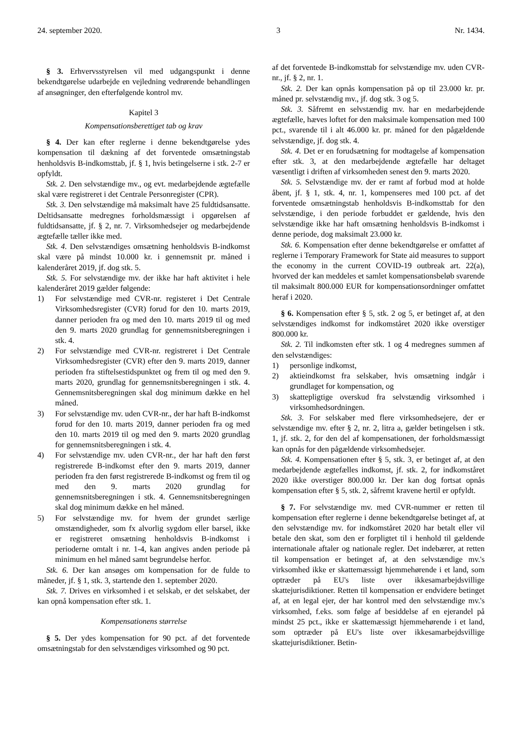24. september 2020. 3 Nr. 1434.
§ 3. Erhvervsstyrelsen vil med udgangspunkt i denne bekendtgørelse udarbejde en vejledning vedrørende behandlingen af ansøgninger, den efterfølgende kontrol mv.
Kapitel 3
Kompensationsberettiget tab og krav
§ 4. Der kan efter reglerne i denne bekendtgørelse ydes kompensation til dækning af det forventede omsætningstab henholdsvis B-indkomsttab, jf. § 1, hvis betingelserne i stk. 2-7 er opfyldt.
Stk. 2. Den selvstændige mv., og evt. medarbejdende ægtefælle skal være registreret i det Centrale Personregister (CPR).
Stk. 3. Den selvstændige må maksimalt have 25 fuldtidsansatte. Deltidsansatte medregnes forholdsmæssigt i opgørelsen af fuldtidsansatte, jf. § 2, nr. 7. Virksomhedsejer og medarbejdende ægtefælle tæller ikke med.
Stk. 4. Den selvstændiges omsætning henholdsvis B-indkomst skal være på mindst 10.000 kr. i gennemsnit pr. måned i kalenderåret 2019, jf. dog stk. 5.
Stk. 5. For selvstændige mv. der ikke har haft aktivitet i hele kalenderåret 2019 gælder følgende:
1) For selvstændige med CVR-nr. registeret i Det Centrale Virksomhedsregister (CVR) forud for den 10. marts 2019, danner perioden fra og med den 10. marts 2019 til og med den 9. marts 2020 grundlag for gennemsnitsberegningen i stk. 4.
2) For selvstændige med CVR-nr. registreret i Det Centrale Virksomhedsregister (CVR) efter den 9. marts 2019, danner perioden fra stiftelsestidspunktet og frem til og med den 9. marts 2020, grundlag for gennemsnitsberegningen i stk. 4. Gennemsnitsberegningen skal dog minimum dække en hel måned.
3) For selvstændige mv. uden CVR-nr., der har haft B-indkomst forud for den 10. marts 2019, danner perioden fra og med den 10. marts 2019 til og med den 9. marts 2020 grundlag for gennemsnitsberegningen i stk. 4.
4) For selvstændige mv. uden CVR-nr., der har haft den først registrerede B-indkomst efter den 9. marts 2019, danner perioden fra den først registrerede B-indkomst og frem til og med den 9. marts 2020 grundlag for gennemsnitsberegningen i stk. 4. Gennemsnitsberegningen skal dog minimum dække en hel måned.
5) For selvstændige mv. for hvem der grundet særlige omstændigheder, som fx alvorlig sygdom eller barsel, ikke er registreret omsætning henholdsvis B-indkomst i perioderne omtalt i nr. 1-4, kan angives anden periode på minimum en hel måned samt begrundelse herfor.
Stk. 6. Der kan ansøges om kompensation for de fulde to måneder, jf. § 1, stk. 3, startende den 1. september 2020.
Stk. 7. Drives en virksomhed i et selskab, er det selskabet, der kan opnå kompensation efter stk. 1.
Kompensationens størrelse
§ 5. Der ydes kompensation for 90 pct. af det forventede omsætningstab for den selvstændiges virksomhed og 90 pct.
af det forventede B-indkomsttab for selvstændige mv. uden CVR-nr., jf. § 2, nr. 1.
Stk. 2. Der kan opnås kompensation på op til 23.000 kr. pr. måned pr. selvstændig mv., jf. dog stk. 3 og 5.
Stk. 3. Såfremt en selvstændig mv. har en medarbejdende ægtefælle, hæves loftet for den maksimale kompensation med 100 pct., svarende til i alt 46.000 kr. pr. måned for den pågældende selvstændige, jf. dog stk. 4.
Stk. 4. Det er en forudsætning for modtagelse af kompensation efter stk. 3, at den medarbejdende ægtefælle har deltaget væsentligt i driften af virksomheden senest den 9. marts 2020.
Stk. 5. Selvstændige mv. der er ramt af forbud mod at holde åbent, jf. § 1, stk. 4, nr. 1, kompenseres med 100 pct. af det forventede omsætningstab henholdsvis B-indkomsttab for den selvstændige, i den periode forbuddet er gældende, hvis den selvstændige ikke har haft omsætning henholdsvis B-indkomst i denne periode, dog maksimalt 23.000 kr.
Stk. 6. Kompensation efter denne bekendtgørelse er omfattet af reglerne i Temporary Framework for State aid measures to support the economy in the current COVID-19 outbreak art. 22(a), hvorved der kan meddeles et samlet kompensationsbeløb svarende til maksimalt 800.000 EUR for kompensationsordninger omfattet heraf i 2020.
§ 6. Kompensation efter § 5, stk. 2 og 5, er betinget af, at den selvstændiges indkomst for indkomståret 2020 ikke overstiger 800.000 kr.
Stk. 2. Til indkomsten efter stk. 1 og 4 medregnes summen af den selvstændiges:
1) personlige indkomst,
2) aktieindkomst fra selskaber, hvis omsætning indgår i grundlaget for kompensation, og
3) skattepligtige overskud fra selvstændig virksomhed i virksomhedsordningen.
Stk. 3. For selskaber med flere virksomhedsejere, der er selvstændige mv. efter § 2, nr. 2, litra a, gælder betingelsen i stk. 1, jf. stk. 2, for den del af kompensationen, der forholdsmæssigt kan opnås for den pågældende virksomhedsejer.
Stk. 4. Kompensationen efter § 5, stk. 3, er betinget af, at den medarbejdende ægtefælles indkomst, jf. stk. 2, for indkomståret 2020 ikke overstiger 800.000 kr. Der kan dog fortsat opnås kompensation efter § 5, stk. 2, såfremt kravene hertil er opfyldt.
§ 7. For selvstændige mv. med CVR-nummer er retten til kompensation efter reglerne i denne bekendtgørelse betinget af, at den selvstændige mv. for indkomståret 2020 har betalt eller vil betale den skat, som den er forpligtet til i henhold til gældende internationale aftaler og nationale regler. Det indebærer, at retten til kompensation er betinget af, at den selvstændige mv.'s virksomhed ikke er skattemæssigt hjemmehørende i et land, som optræder på EU's liste over ikkesamarbejdsvillige skattejurisdiktioner. Retten til kompensation er endvidere betinget af, at en legal ejer, der har kontrol med den selvstændige mv.'s virksomhed, f.eks. som følge af besiddelse af en ejerandel på mindst 25 pct., ikke er skattemæssigt hjemmehørende i et land, som optræder på EU's liste over ikkesamarbejdsvillige skattejurisdiktioner. Betin-